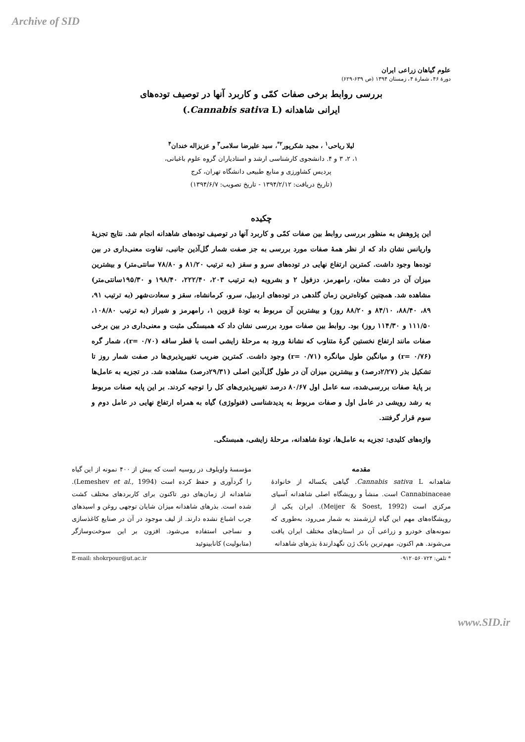Archive of SID
علوم گیاهان زراعی ایران
دورهٔ ۴۶، شمارهٔ ۴، زمستان ۱۳۹۴ (ص ۶۳۹-۶۲۹)
بررسی روابط برخی صفات کمّی و کاربرد آنها در توصیف توده‌های
ایرانی شاهدانه (Cannabis sativa L.)
لیلا ریاحی<sup>۱</sup> ، مجید شکرپور<sup>۲*</sup>، سید علیرضا سلامی<sup>۳</sup> و عزیزاله خندان<sup>۴</sup>
۱، ۲، ۳ و ۴. دانشجوی کارشناسی ارشد و استادیاران گروه علوم باغبانی،
پردیس کشاورزی و منابع طبیعی دانشگاه تهران، کرج
(تاریخ دریافت: ۱۳۹۴/۲/۱۲ - تاریخ تصویب: ۱۳۹۴/۶/۷)
چکیده
این پژوهش به منظور بررسی روابط بین صفات کمّی و کاربرد آنها در توصیف توده‌های شاهدانه انجام شد. نتایج تجزیهٔ واریانس نشان داد که از نظر همهٔ صفات مورد بررسی به جز صفت شمار گل‌آذین جانبی، تفاوت معنی‌داری در بین توده‌ها وجود داشت. کمترین ارتفاع نهایی در توده‌های سرو و سقز (به ترتیب ۸۱/۲۰ و ۷۸/۸۰ سانتی‌متر) و بیشترین میزان آن در دشت مغان، رامهرمز، دزفول ۲ و بشرویه (به ترتیب ۲۰۳، ۲۲۲/۴۰، ۱۹۸/۴۰ و ۱۹۵/۳۰سانتی‌متر) مشاهده شد. همچنین کوتاه‌ترین زمان گلدهی در توده‌های اردبیل، سرو، کرمانشاه، سقز و سعادت‌شهر (به ترتیب ۹۱، ۸۹، ۸۸/۴۰، ۸۴/۱۰ و ۸۸/۲۰ روز) و بیشترین آن مربوط به تودهٔ قزوین ۱، رامهرمز و شیراز (به ترتیب ۱۰۸/۸۰، ۱۱۱/۵۰ و ۱۱۴/۳۰ روز) بود. روابط بین صفات مورد بررسی نشان داد که همبستگی مثبت و معنی‌داری در بین برخی صفات مانند ارتفاع نخستین گرهٔ متناوب که نشانهٔ ورود به مرحلهٔ زایشی است با قطر ساقه (r= ۰/۷۰)، شمار گره (r= ۰/۷۶) و میانگین طول میانگره (r= ۰/۷۱) وجود داشت. کمترین ضریب تغییرپذیری‌ها در صفت شمار روز تا تشکیل بذر (۲/۲۷درصد) و بیشترین میزان آن در طول گل‌آذین اصلی (۲۹/۳۱درصد) مشاهده شد. در تجزیه به عامل‌ها بر پایهٔ صفات بررسی‌شده، سه عامل اول ۸۰/۶۷ درصد تغییرپذیری‌های کل را توجیه کردند. بر این پایه صفات مربوط به رشد رویشی در عامل اول و صفات مربوط به پدیدشناسی (فنولوژی) گیاه به همراه ارتفاع نهایی در عامل دوم و سوم قرار گرفتند.
واژه‌های کلیدی: تجزیه به عامل‌ها، تودهٔ شاهدانه، مرحلهٔ زایشی، همبستگی.
مقدمه
شاهدانه Cannabis sativa L. گیاهی یکساله از خانوادهٔ Cannabinaceae است. منشأ و رویشگاه اصلی شاهدانه آسیای مرکزی است (Meijer & Soest, 1992). ایران یکی از رویشگاه‌های مهم این گیاه ارزشمند به شمار می‌رود، به‌طوری که نمونه‌های خودرو و زراعی آن در استان‌های مختلف ایران یافت می‌شوند. هم اکنون، مهم‌ترین بانک ژن نگهدارندهٔ بذرهای شاهدانه
مؤسسهٔ واویلوف در روسیه است که بیش از ۴۰۰ نمونه از این گیاه را گردآوری و حفظ کرده است (Lemeshev et al., 1994). شاهدانه از زمان‌های دور تاکنون برای کاربردهای مختلف کشت شده است. بذرهای شاهدانه میزان شایان توجهی روغن و اسیدهای چرب اشباع نشده دارند. از لیف موجود در آن در صنایع کاغذسازی و نساجی استفاده می‌شود. افزون بر این سوخت‌وسازگر (متابولیت) کانابینوئید
* تلفن: ۰۹۱۲۰۵۶۰۷۲۴ E-mail: shokrpour@ut.ac.ir
www.SID.ir